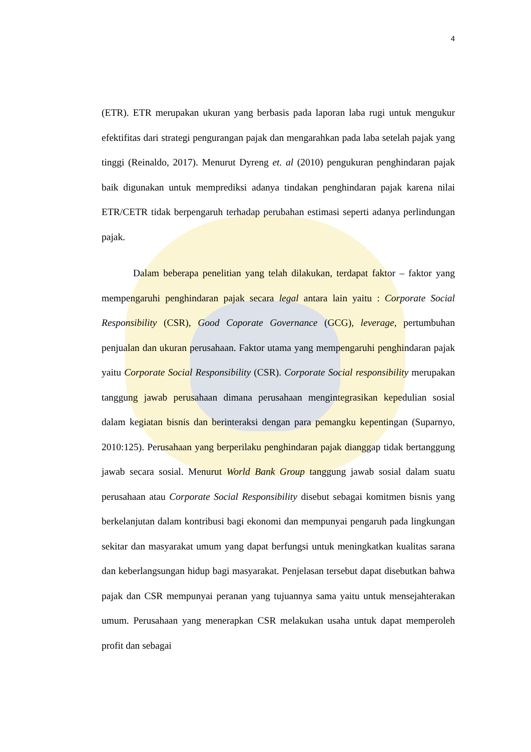4
(ETR). ETR merupakan ukuran yang berbasis pada laporan laba rugi untuk mengukur efektifitas dari strategi pengurangan pajak dan mengarahkan pada laba setelah pajak yang tinggi (Reinaldo, 2017). Menurut Dyreng et. al (2010) pengukuran penghindaran pajak baik digunakan untuk memprediksi adanya tindakan penghindaran pajak karena nilai ETR/CETR tidak berpengaruh terhadap perubahan estimasi seperti adanya perlindungan pajak.
Dalam beberapa penelitian yang telah dilakukan, terdapat faktor – faktor yang mempengaruhi penghindaran pajak secara legal antara lain yaitu : Corporate Social Responsibility (CSR), Good Coporate Governance (GCG), leverage, pertumbuhan penjualan dan ukuran perusahaan. Faktor utama yang mempengaruhi penghindaran pajak yaitu Corporate Social Responsibility (CSR). Corporate Social responsibility merupakan tanggung jawab perusahaan dimana perusahaan mengintegrasikan kepedulian sosial dalam kegiatan bisnis dan berinteraksi dengan para pemangku kepentingan (Suparnyo, 2010:125). Perusahaan yang berperilaku penghindaran pajak dianggap tidak bertanggung jawab secara sosial. Menurut World Bank Group tanggung jawab sosial dalam suatu perusahaan atau Corporate Social Responsibility disebut sebagai komitmen bisnis yang berkelanjutan dalam kontribusi bagi ekonomi dan mempunyai pengaruh pada lingkungan sekitar dan masyarakat umum yang dapat berfungsi untuk meningkatkan kualitas sarana dan keberlangsungan hidup bagi masyarakat. Penjelasan tersebut dapat disebutkan bahwa pajak dan CSR mempunyai peranan yang tujuannya sama yaitu untuk mensejahterakan umum. Perusahaan yang menerapkan CSR melakukan usaha untuk dapat memperoleh profit dan sebagai